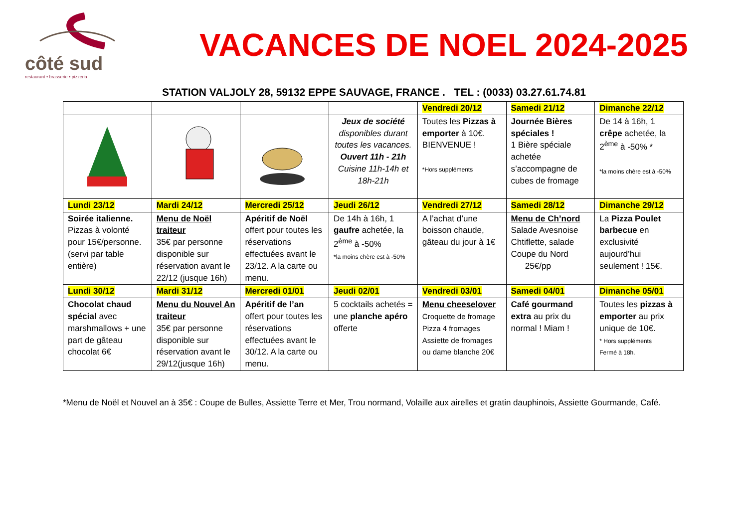côté sud
restaurant • brasserie • pizzeria
VACANCES DE NOEL 2024-2025
STATION VALJOLY 28, 59132 EPPE SAUVAGE, FRANCE . TEL : (0033) 03.27.61.74.81
| | | | | Vendredi 20/12 | Samedi 21/12 | Dimanche 22/12 |
| | | | Jeux de société disponibles durant toutes les vacances. Ouvert 11h - 21h Cuisine 11h-14h et 18h-21h | Toutes les Pizzas à emporter à 10€. BIENVENUE ! *Hors suppléments | Journée Bières spéciales ! 1 Bière spéciale achetée s’accompagne de cubes de fromage | De 14 à 16h, 1 crêpe achetée, la 2<sup>ème</sup> à -50% * *la moins chère est à -50% |
| Lundi 23/12 | Mardi 24/12 | Mercredi 25/12 | Jeudi 26/12 | Vendredi 27/12 | Samedi 28/12 | Dimanche 29/12 |
| Soirée italienne. Pizzas à volonté pour 15€/personne. (servi par table entière) | Menu de Noël traiteur 35€ par personne disponible sur réservation avant le 22/12 (jusque 16h) | Apéritif de Noël offert pour toutes les réservations effectuées avant le 23/12. A la carte ou menu. | De 14h à 16h, 1 gaufre achetée, la 2<sup>ème</sup> à -50% *la moins chère est à -50% | A l’achat d’une boisson chaude, gâteau du jour à 1€ | Menu de Ch’nord Salade Avesnoise Chtiflette, salade Coupe du Nord 25€/pp | La Pizza Poulet barbecue en exclusivité aujourd’hui seulement ! 15€. |
| Lundi 30/12 | Mardi 31/12 | Mercredi 01/01 | Jeudi 02/01 | Vendredi 03/01 | Samedi 04/01 | Dimanche 05/01 |
| Chocolat chaud spécial avec marshmallows + une part de gâteau chocolat 6€ | Menu du Nouvel An traiteur 35€ par personne disponible sur réservation avant le 29/12(jusque 16h) | Apéritif de l’an offert pour toutes les réservations effectuées avant le 30/12. A la carte ou menu. | 5 cocktails achetés = une planche apéro offerte | Menu cheeselover Croquette de fromage Pizza 4 fromages Assiette de fromages ou dame blanche 20€ | Café gourmand extra au prix du normal ! Miam ! | Toutes les pizzas à emporter au prix unique de 10€. * Hors suppléments Fermé à 18h. |
*Menu de Noël et Nouvel an à 35€ : Coupe de Bulles, Assiette Terre et Mer, Trou normand, Volaille aux airelles et gratin dauphinois, Assiette Gourmande, Café.